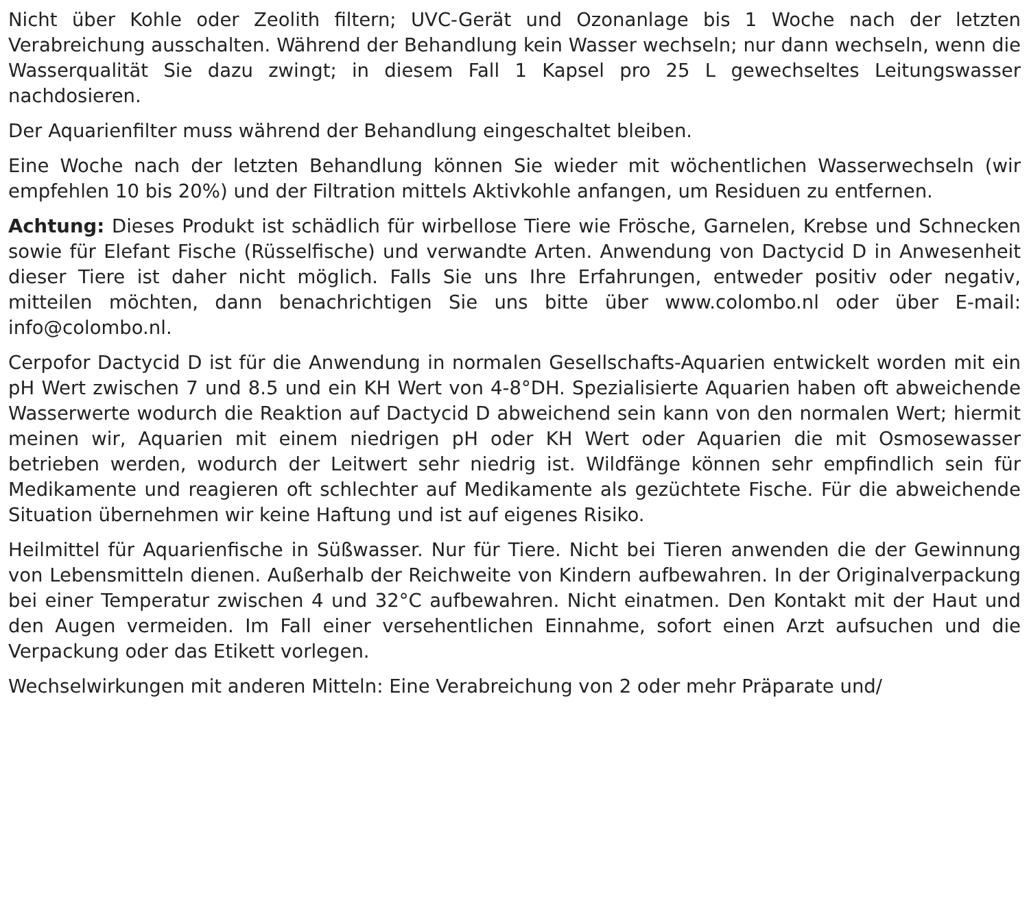Nicht über Kohle oder Zeolith filtern; UVC-Gerät und Ozonanlage bis 1 Woche nach der letzten Verabreichung ausschalten. Während der Behandlung kein Wasser wechseln; nur dann wechseln, wenn die Wasserqualität Sie dazu zwingt; in diesem Fall 1 Kapsel pro 25 L gewechseltes Leitungswasser nachdosieren.
Der Aquarienfilter muss während der Behandlung eingeschaltet bleiben.
Eine Woche nach der letzten Behandlung können Sie wieder mit wöchentlichen Wasserwechseln (wir empfehlen 10 bis 20%) und der Filtration mittels Aktivkohle anfangen, um Residuen zu entfernen.
Achtung: Dieses Produkt ist schädlich für wirbellose Tiere wie Frösche, Garnelen, Krebse und Schnecken sowie für Elefant Fische (Rüsselfische) und verwandte Arten. Anwendung von Dactycid D in Anwesenheit dieser Tiere ist daher nicht möglich. Falls Sie uns Ihre Erfahrungen, entweder positiv oder negativ, mitteilen möchten, dann benachrichtigen Sie uns bitte über www.colombo.nl oder über E-mail: info@colombo.nl.
Cerpofor Dactycid D ist für die Anwendung in normalen Gesellschafts-Aquarien entwickelt worden mit ein pH Wert zwischen 7 und 8.5 und ein KH Wert von 4-8°DH. Spezialisierte Aquarien haben oft abweichende Wasserwerte wodurch die Reaktion auf Dactycid D abweichend sein kann von den normalen Wert; hiermit meinen wir, Aquarien mit einem niedrigen pH oder KH Wert oder Aquarien die mit Osmosewasser betrieben werden, wodurch der Leitwert sehr niedrig ist. Wildfänge können sehr empfindlich sein für Medikamente und reagieren oft schlechter auf Medikamente als gezüchtete Fische. Für die abweichende Situation übernehmen wir keine Haftung und ist auf eigenes Risiko.
Heilmittel für Aquarienfische in Süßwasser. Nur für Tiere. Nicht bei Tieren anwenden die der Gewinnung von Lebensmitteln dienen. Außerhalb der Reichweite von Kindern aufbewahren. In der Originalverpackung bei einer Temperatur zwischen 4 und 32°C aufbewahren. Nicht einatmen. Den Kontakt mit der Haut und den Augen vermeiden. Im Fall einer versehentlichen Einnahme, sofort einen Arzt aufsuchen und die Verpackung oder das Etikett vorlegen.
Wechselwirkungen mit anderen Mitteln: Eine Verabreichung von 2 oder mehr Präparate und/